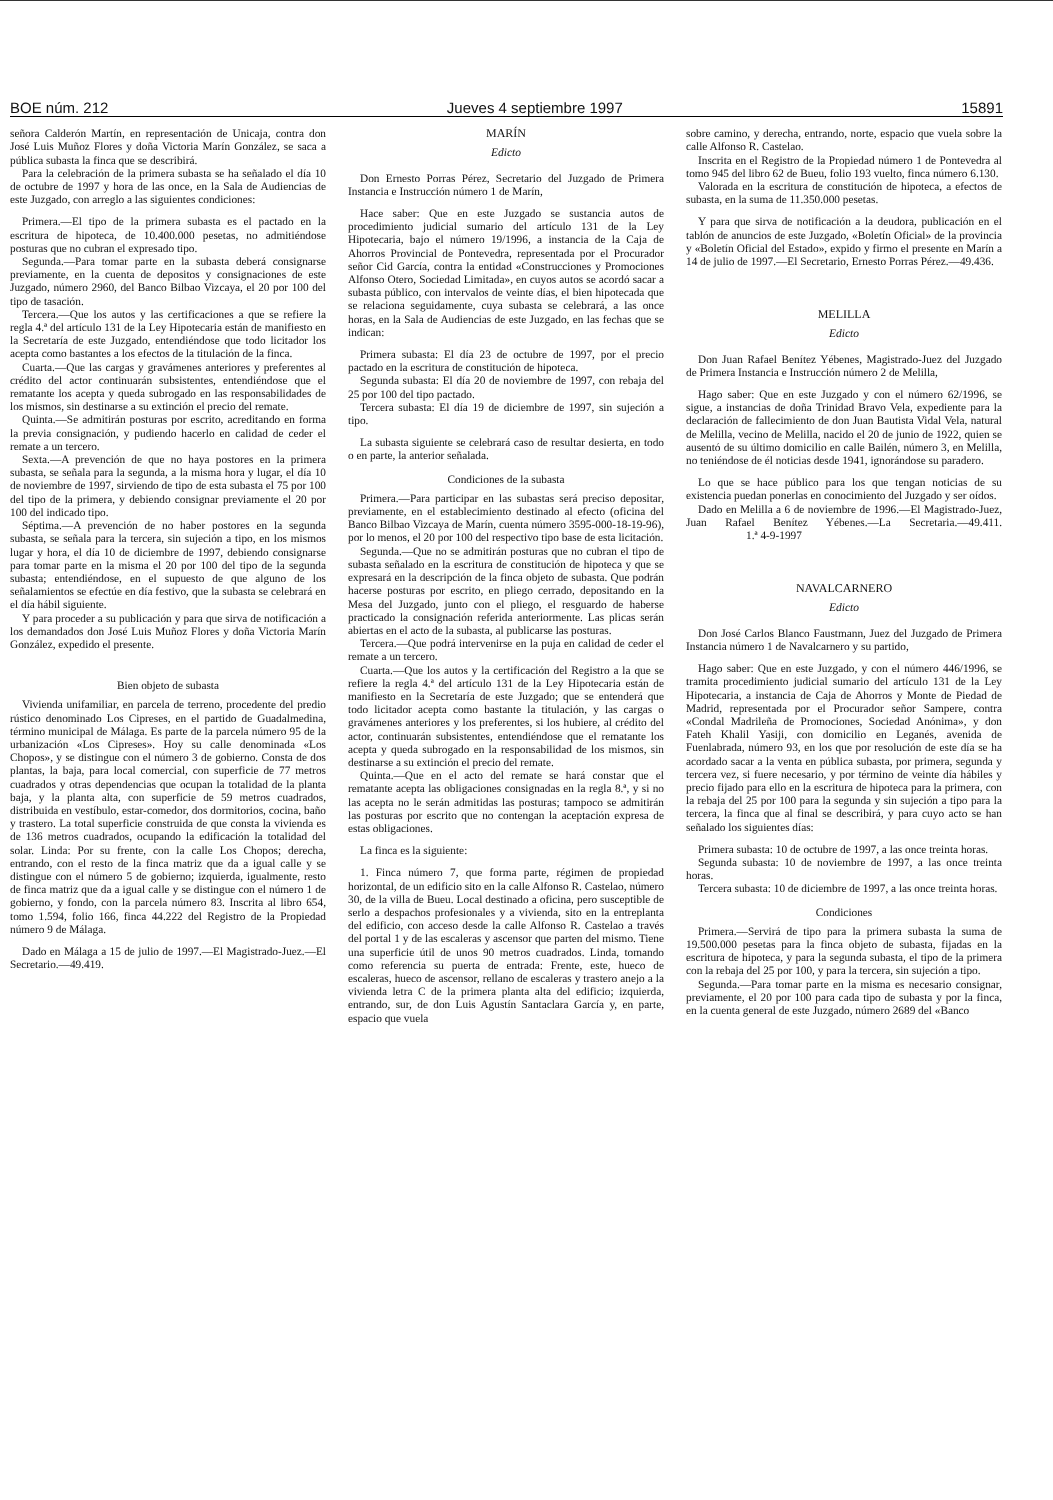BOE núm. 212 Jueves 4 septiembre 1997 15891
señora Calderón Martín, en representación de Unicaja, contra don José Luis Muñoz Flores y doña Victoria Marín González, se saca a pública subasta la finca que se describirá.
Para la celebración de la primera subasta se ha señalado el día 10 de octubre de 1997 y hora de las once, en la Sala de Audiencias de este Juzgado, con arreglo a las siguientes condiciones:
Primera.—El tipo de la primera subasta es el pactado en la escritura de hipoteca, de 10.400.000 pesetas, no admitiéndose posturas que no cubran el expresado tipo.
Segunda.—Para tomar parte en la subasta deberá consignarse previamente, en la cuenta de depositos y consignaciones de este Juzgado, número 2960, del Banco Bilbao Vizcaya, el 20 por 100 del tipo de tasación.
Tercera.—Que los autos y las certificaciones a que se refiere la regla 4.ª del artículo 131 de la Ley Hipotecaria están de manifiesto en la Secretaría de este Juzgado, entendiéndose que todo licitador los acepta como bastantes a los efectos de la titulación de la finca.
Cuarta.—Que las cargas y gravámenes anteriores y preferentes al crédito del actor continuarán subsistentes, entendiéndose que el rematante los acepta y queda subrogado en las responsabilidades de los mismos, sin destinarse a su extinción el precio del remate.
Quinta.—Se admitirán posturas por escrito, acreditando en forma la previa consignación, y pudiendo hacerlo en calidad de ceder el remate a un tercero.
Sexta.—A prevención de que no haya postores en la primera subasta, se señala para la segunda, a la misma hora y lugar, el día 10 de noviembre de 1997, sirviendo de tipo de esta subasta el 75 por 100 del tipo de la primera, y debiendo consignar previamente el 20 por 100 del indicado tipo.
Séptima.—A prevención de no haber postores en la segunda subasta, se señala para la tercera, sin sujeción a tipo, en los mismos lugar y hora, el día 10 de diciembre de 1997, debiendo consignarse para tomar parte en la misma el 20 por 100 del tipo de la segunda subasta; entendiéndose, en el supuesto de que alguno de los señalamientos se efectúe en día festivo, que la subasta se celebrará en el día hábil siguiente.
Y para proceder a su publicación y para que sirva de notificación a los demandados don José Luis Muñoz Flores y doña Victoria Marín González, expedido el presente.
Bien objeto de subasta
Vivienda unifamiliar, en parcela de terreno, procedente del predio rústico denominado Los Cipreses, en el partido de Guadalmedina, término municipal de Málaga. Es parte de la parcela número 95 de la urbanización «Los Cipreses». Hoy su calle denominada «Los Chopos», y se distingue con el número 3 de gobierno. Consta de dos plantas, la baja, para local comercial, con superficie de 77 metros cuadrados y otras dependencias que ocupan la totalidad de la planta baja, y la planta alta, con superficie de 59 metros cuadrados, distribuida en vestíbulo, estar-comedor, dos dormitorios, cocina, baño y trastero. La total superficie construida de que consta la vivienda es de 136 metros cuadrados, ocupando la edificación la totalidad del solar. Linda: Por su frente, con la calle Los Chopos; derecha, entrando, con el resto de la finca matriz que da a igual calle y se distingue con el número 5 de gobierno; izquierda, igualmente, resto de finca matriz que da a igual calle y se distingue con el número 1 de gobierno, y fondo, con la parcela número 83. Inscrita al libro 654, tomo 1.594, folio 166, finca 44.222 del Registro de la Propiedad número 9 de Málaga.
Dado en Málaga a 15 de julio de 1997.—El Magistrado-Juez.—El Secretario.—49.419.
MARÍN
Edicto
Don Ernesto Porras Pérez, Secretario del Juzgado de Primera Instancia e Instrucción número 1 de Marín,
Hace saber: Que en este Juzgado se sustancia autos de procedimiento judicial sumario del artículo 131 de la Ley Hipotecaria, bajo el número 19/1996, a instancia de la Caja de Ahorros Provincial de Pontevedra, representada por el Procurador señor Cid García, contra la entidad «Construcciones y Promociones Alfonso Otero, Sociedad Limitada», en cuyos autos se acordó sacar a subasta público, con intervalos de veinte días, el bien hipotecada que se relaciona seguidamente, cuya subasta se celebrará, a las once horas, en la Sala de Audiencias de este Juzgado, en las fechas que se indican:
Primera subasta: El día 23 de octubre de 1997, por el precio pactado en la escritura de constitución de hipoteca.
Segunda subasta: El día 20 de noviembre de 1997, con rebaja del 25 por 100 del tipo pactado.
Tercera subasta: El día 19 de diciembre de 1997, sin sujeción a tipo.
La subasta siguiente se celebrará caso de resultar desierta, en todo o en parte, la anterior señalada.
Condiciones de la subasta
Primera.—Para participar en las subastas será preciso depositar, previamente, en el establecimiento destinado al efecto (oficina del Banco Bilbao Vizcaya de Marín, cuenta número 3595-000-18-19-96), por lo menos, el 20 por 100 del respectivo tipo base de esta licitación.
Segunda.—Que no se admitirán posturas que no cubran el tipo de subasta señalado en la escritura de constitución de hipoteca y que se expresará en la descripción de la finca objeto de subasta. Que podrán hacerse posturas por escrito, en pliego cerrado, depositando en la Mesa del Juzgado, junto con el pliego, el resguardo de haberse practicado la consignación referida anteriormente. Las plicas serán abiertas en el acto de la subasta, al publicarse las posturas.
Tercera.—Que podrá intervenirse en la puja en calidad de ceder el remate a un tercero.
Cuarta.—Que los autos y la certificación del Registro a la que se refiere la regla 4.ª del artículo 131 de la Ley Hipotecaria están de manifiesto en la Secretaría de este Juzgado; que se entenderá que todo licitador acepta como bastante la titulación, y las cargas o gravámenes anteriores y los preferentes, si los hubiere, al crédito del actor, continuarán subsistentes, entendiéndose que el rematante los acepta y queda subrogado en la responsabilidad de los mismos, sin destinarse a su extinción el precio del remate.
Quinta.—Que en el acto del remate se hará constar que el rematante acepta las obligaciones consignadas en la regla 8.ª, y si no las acepta no le serán admitidas las posturas; tampoco se admitirán las posturas por escrito que no contengan la aceptación expresa de estas obligaciones.
La finca es la siguiente:
1. Finca número 7, que forma parte, régimen de propiedad horizontal, de un edificio sito en la calle Alfonso R. Castelao, número 30, de la villa de Bueu. Local destinado a oficina, pero susceptible de serlo a despachos profesionales y a vivienda, sito en la entreplanta del edificio, con acceso desde la calle Alfonso R. Castelao a través del portal 1 y de las escaleras y ascensor que parten del mismo. Tiene una superficie útil de unos 90 metros cuadrados. Linda, tomando como referencia su puerta de entrada: Frente, este, hueco de escaleras, hueco de ascensor, rellano de escaleras y trastero anejo a la vivienda letra C de la primera planta alta del edificio; izquierda, entrando, sur, de don Luis Agustín Santaclara García y, en parte, espacio que vuela
sobre camino, y derecha, entrando, norte, espacio que vuela sobre la calle Alfonso R. Castelao.
Inscrita en el Registro de la Propiedad número 1 de Pontevedra al tomo 945 del libro 62 de Bueu, folio 193 vuelto, finca número 6.130.
Valorada en la escritura de constitución de hipoteca, a efectos de subasta, en la suma de 11.350.000 pesetas.
Y para que sirva de notificación a la deudora, publicación en el tablón de anuncios de este Juzgado, «Boletín Oficial» de la provincia y «Boletín Oficial del Estado», expido y firmo el presente en Marín a 14 de julio de 1997.—El Secretario, Ernesto Porras Pérez.—49.436.
MELILLA
Edicto
Don Juan Rafael Benítez Yébenes, Magistrado-Juez del Juzgado de Primera Instancia e Instrucción número 2 de Melilla,
Hago saber: Que en este Juzgado y con el número 62/1996, se sigue, a instancias de doña Trinidad Bravo Vela, expediente para la declaración de fallecimiento de don Juan Bautista Vidal Vela, natural de Melilla, vecino de Melilla, nacido el 20 de junio de 1922, quien se ausentó de su último domicilio en calle Bailén, número 3, en Melilla, no teniéndose de él noticias desde 1941, ignorándose su paradero.
Lo que se hace público para los que tengan noticias de su existencia puedan ponerlas en conocimiento del Juzgado y ser oídos.
Dado en Melilla a 6 de noviembre de 1996.—El Magistrado-Juez, Juan Rafael Benítez Yébenes.—La Secretaria.—49.411. 1.ª 4-9-1997
NAVALCARNERO
Edicto
Don José Carlos Blanco Faustmann, Juez del Juzgado de Primera Instancia número 1 de Navalcarnero y su partido,
Hago saber: Que en este Juzgado, y con el número 446/1996, se tramita procedimiento judicial sumario del artículo 131 de la Ley Hipotecaria, a instancia de Caja de Ahorros y Monte de Piedad de Madrid, representada por el Procurador señor Sampere, contra «Condal Madrileña de Promociones, Sociedad Anónima», y don Fateh Khalil Yasiji, con domicilio en Leganés, avenida de Fuenlabrada, número 93, en los que por resolución de este día se ha acordado sacar a la venta en pública subasta, por primera, segunda y tercera vez, si fuere necesario, y por término de veinte día hábiles y precio fijado para ello en la escritura de hipoteca para la primera, con la rebaja del 25 por 100 para la segunda y sin sujeción a tipo para la tercera, la finca que al final se describirá, y para cuyo acto se han señalado los siguientes días:
Primera subasta: 10 de octubre de 1997, a las once treinta horas.
Segunda subasta: 10 de noviembre de 1997, a las once treinta horas.
Tercera subasta: 10 de diciembre de 1997, a las once treinta horas.
Condiciones
Primera.—Servirá de tipo para la primera subasta la suma de 19.500.000 pesetas para la finca objeto de subasta, fijadas en la escritura de hipoteca, y para la segunda subasta, el tipo de la primera con la rebaja del 25 por 100, y para la tercera, sin sujeción a tipo.
Segunda.—Para tomar parte en la misma es necesario consignar, previamente, el 20 por 100 para cada tipo de subasta y por la finca, en la cuenta general de este Juzgado, número 2689 del «Banco